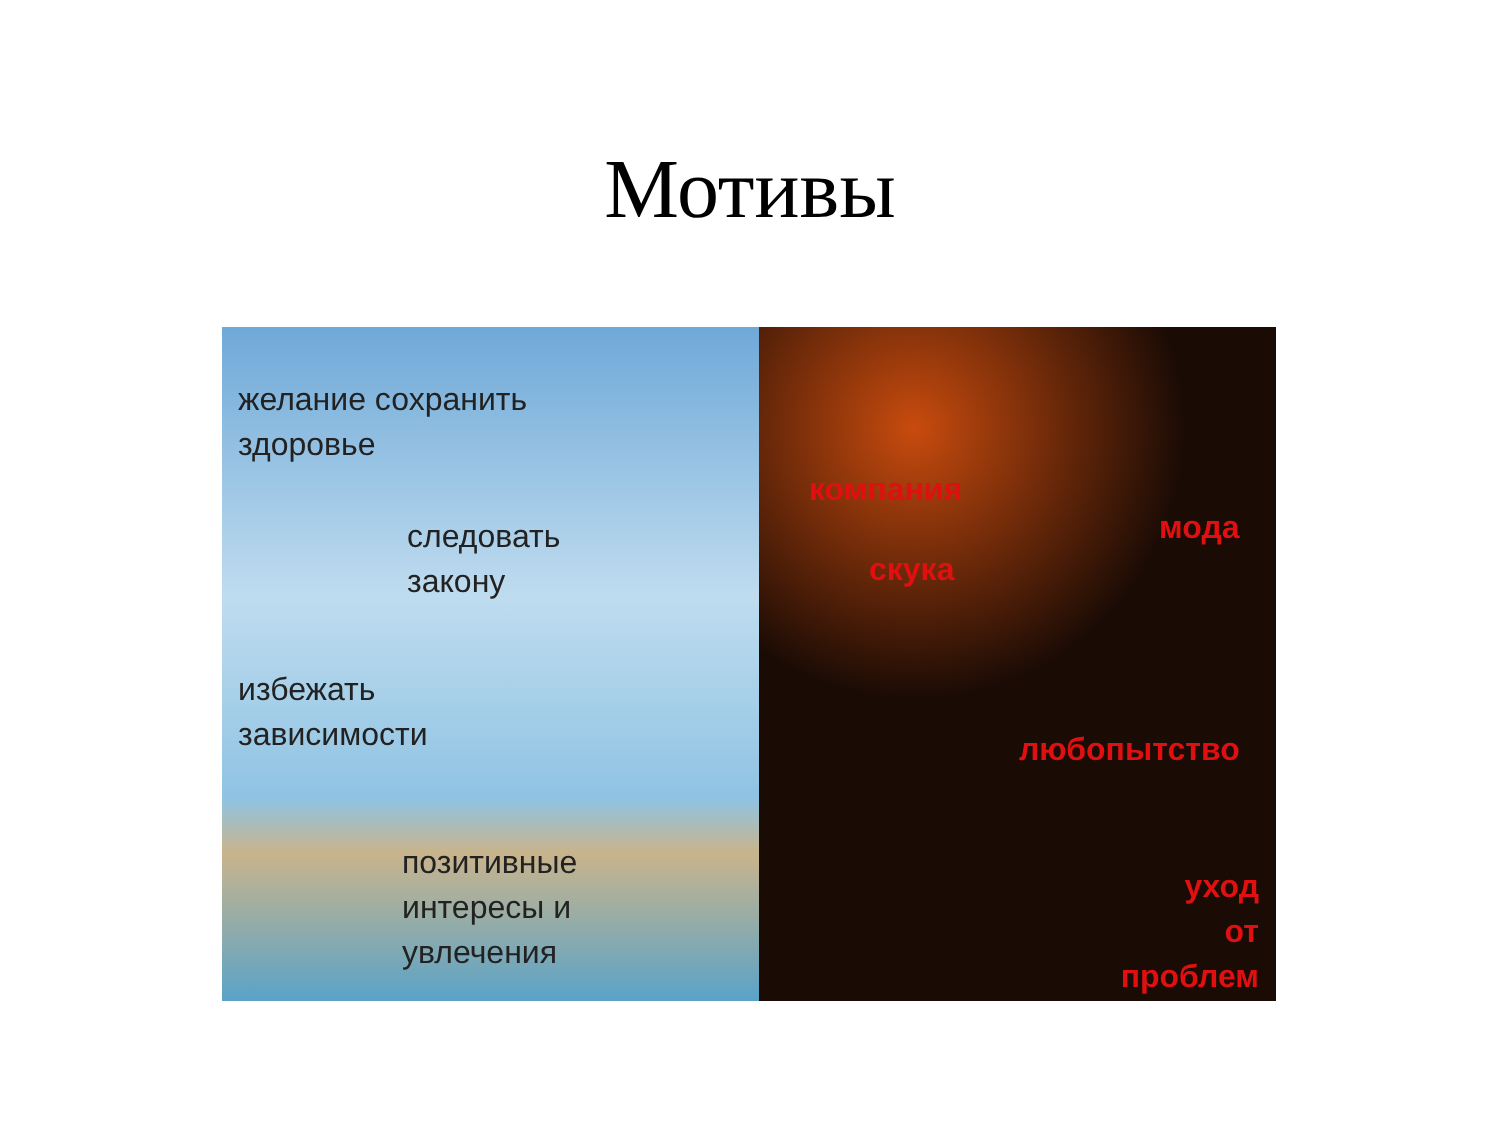Мотивы
желание сохранить
здоровье
следовать
закону
избежать
зависимости
позитивные
интересы и
увлечения
компания
мода
скука
любопытство
уход
от
проблем